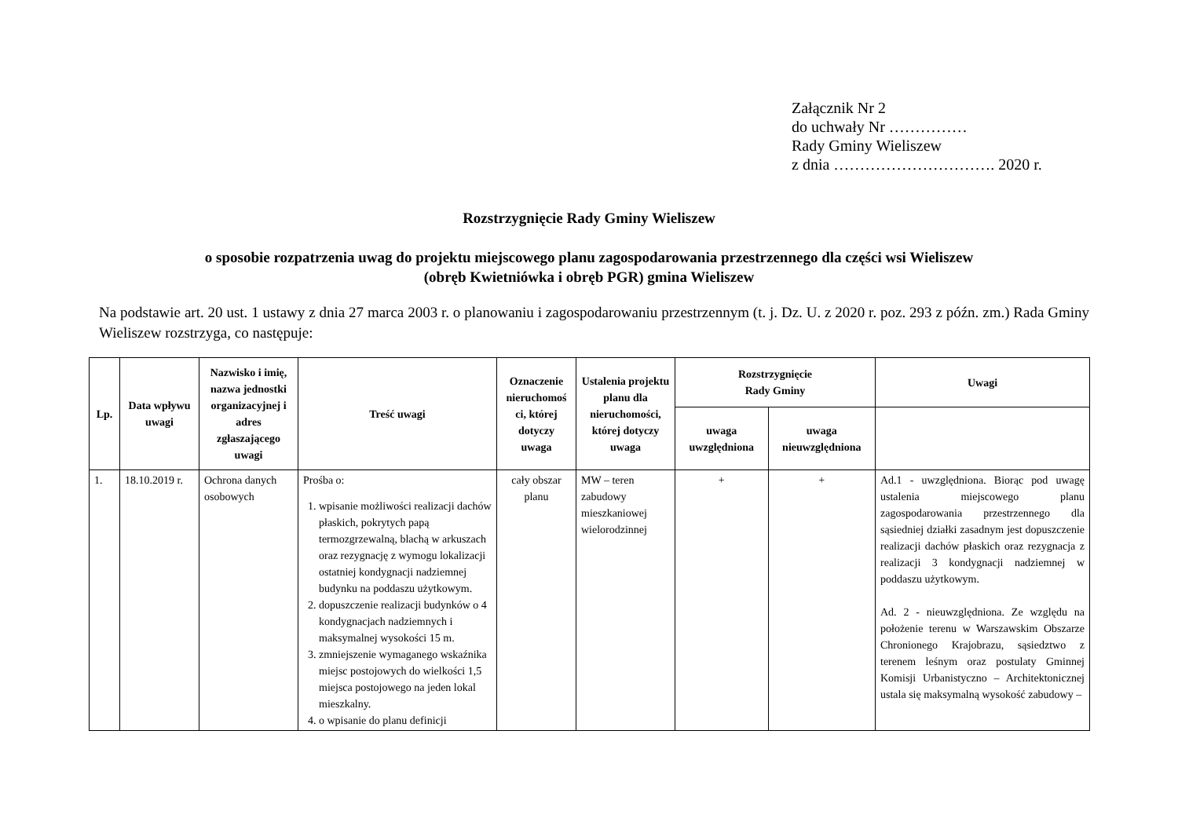Załącznik Nr 2
do uchwały Nr ……………
Rady Gminy Wieliszew
z dnia …………………………. 2020 r.
Rozstrzygnięcie Rady Gminy Wieliszew
o sposobie rozpatrzenia uwag do projektu miejscowego planu zagospodarowania przestrzennego dla części wsi Wieliszew
(obręb Kwietniówka i obręb PGR) gmina Wieliszew
Na podstawie art. 20 ust. 1 ustawy z dnia 27 marca 2003 r. o planowaniu i zagospodarowaniu przestrzennym (t. j. Dz. U. z 2020 r. poz. 293 z późn. zm.) Rada Gminy Wieliszew rozstrzyga, co następuje:
| Lp. | Data wpływu uwagi | Nazwisko i imię, nazwa jednostki organizacyjnej i adres zgłaszającego uwagi | Treść uwagi | Oznaczenie nieruchomoś ci, której dotyczy uwaga | Ustalenia projektu planu dla nieruchomości, której dotyczy uwaga | Rozstrzygnięcie Rady Gminy | | Uwagi |
| --- | --- | --- | --- | --- | --- | --- | --- | --- |
| | | | | | | uwaga uwzględniona | uwaga nieuwzględniona | |
| 1. | 18.10.2019 r. | Ochrona danych osobowych | Prośba o: 1. wpisanie możliwości realizacji dachów płaskich, pokrytych papą termozgrzewalną, blachą w arkuszach oraz rezygnację z wymogu lokalizacji ostatniej kondygnacji nadziemnej budynku na poddaszu użytkowym. 2. dopuszczenie realizacji budynków o 4 kondygnacjach nadziemnych i maksymalnej wysokości 15 m. 3. zmniejszenie wymaganego wskaźnika miejsc postojowych do wielkości 1,5 miejsca postojowego na jeden lokal mieszkalny. 4. o wpisanie do planu definicji | cały obszar planu | MW – teren zabudowy mieszkaniowej wielorodzinnej | + | + | Ad.1 - uwzględniona. Biorąc pod uwagę ustalenia miejscowego planu zagospodarowania przestrzennego dla sąsiedniej działki zasadnym jest dopuszczenie realizacji dachów płaskich oraz rezygnacja z realizacji 3 kondygnacji nadziemnej w poddaszu użytkowym. Ad. 2 - nieuwzględniona. Ze względu na położenie terenu w Warszawskim Obszarze Chronionego Krajobrazu, sąsiedztwo z terenem leśnym oraz postulaty Gminnej Komisji Urbanistyczno – Architektonicznej ustala się maksymalną wysokość zabudowy – |